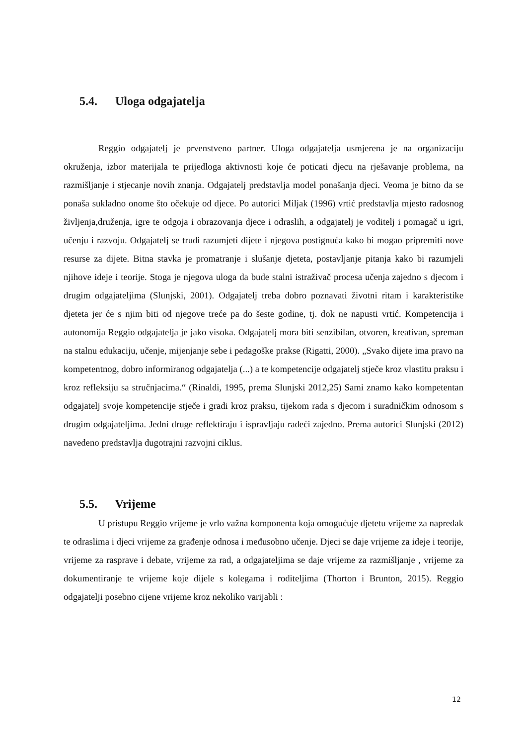5.4. Uloga odgajatelja
Reggio odgajatelj je prvenstveno partner. Uloga odgajatelja usmjerena je na organizaciju okruženja, izbor materijala te prijedloga aktivnosti koje će poticati djecu na rješavanje problema, na razmišljanje i stjecanje novih znanja. Odgajatelj predstavlja model ponašanja djeci. Veoma je bitno da se ponaša sukladno onome što očekuje od djece. Po autorici Miljak (1996) vrtić predstavlja mjesto radosnog življenja,druženja, igre te odgoja i obrazovanja djece i odraslih, a odgajatelj je voditelj i pomagač u igri, učenju i razvoju. Odgajatelj se trudi razumjeti dijete i njegova postignuća kako bi mogao pripremiti nove resurse za dijete. Bitna stavka je promatranje i slušanje djeteta, postavljanje pitanja kako bi razumjeli njihove ideje i teorije. Stoga je njegova uloga da bude stalni istraživač procesa učenja zajedno s djecom i drugim odgajateljima (Slunjski, 2001). Odgajatelj treba dobro poznavati životni ritam i karakteristike djeteta jer će s njim biti od njegove treće pa do šeste godine, tj. dok ne napusti vrtić. Kompetencija i autonomija Reggio odgajatelja je jako visoka. Odgajatelj mora biti senzibilan, otvoren, kreativan, spreman na stalnu edukaciju, učenje, mijenjanje sebe i pedagoške prakse (Rigatti, 2000). „Svako dijete ima pravo na kompetentnog, dobro informiranog odgajatelja (...) a te kompetencije odgajatelj stječe kroz vlastitu praksu i kroz refleksiju sa stručnjacima.“ (Rinaldi, 1995, prema Slunjski 2012,25) Sami znamo kako kompetentan odgajatelj svoje kompetencije stječe i gradi kroz praksu, tijekom rada s djecom i suradničkim odnosom s drugim odgajateljima. Jedni druge reflektiraju i ispravljaju radeći zajedno. Prema autorici Slunjski (2012) navedeno predstavlja dugotrajni razvojni ciklus.
5.5. Vrijeme
U pristupu Reggio vrijeme je vrlo važna komponenta koja omogućuje djetetu vrijeme za napredak te odraslima i djeci vrijeme za građenje odnosa i međusobno učenje. Djeci se daje vrijeme za ideje i teorije, vrijeme za rasprave i debate, vrijeme za rad, a odgajateljima se daje vrijeme za razmišljanje , vrijeme za dokumentiranje te vrijeme koje dijele s kolegama i roditeljima (Thorton i Brunton, 2015). Reggio odgajatelji posebno cijene vrijeme kroz nekoliko varijabli :
12